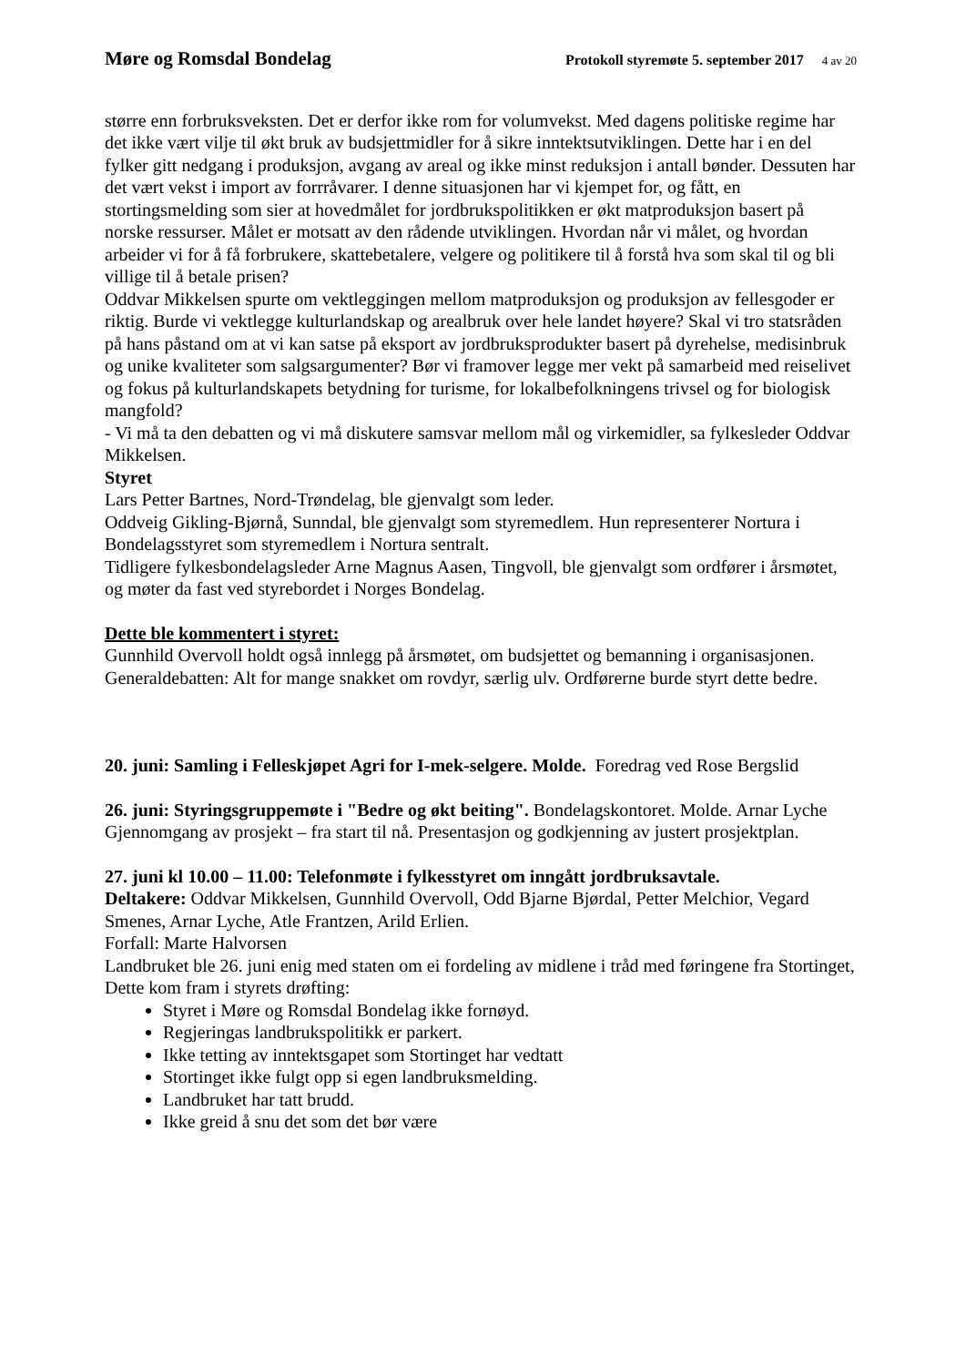Møre og Romsdal Bondelag Protokoll styremøte 5. september 2017 4 av 20
større enn forbruksveksten. Det er derfor ikke rom for volumvekst. Med dagens politiske regime har det ikke vært vilje til økt bruk av budsjettmidler for å sikre inntektsutviklingen. Dette har i en del fylker gitt nedgang i produksjon, avgang av areal og ikke minst reduksjon i antall bønder. Dessuten har det vært vekst i import av forrråvarer. I denne situasjonen har vi kjempet for, og fått, en stortingsmelding som sier at hovedmålet for jordbrukspolitikken er økt matproduksjon basert på norske ressurser. Målet er motsatt av den rådende utviklingen. Hvordan når vi målet, og hvordan arbeider vi for å få forbrukere, skattebetalere, velgere og politikere til å forstå hva som skal til og bli villige til å betale prisen?
Oddvar Mikkelsen spurte om vektleggingen mellom matproduksjon og produksjon av fellesgoder er riktig. Burde vi vektlegge kulturlandskap og arealbruk over hele landet høyere? Skal vi tro statsråden på hans påstand om at vi kan satse på eksport av jordbruksprodukter basert på dyrehelse, medisinbruk og unike kvaliteter som salgsargumenter? Bør vi framover legge mer vekt på samarbeid med reiselivet og fokus på kulturlandskapets betydning for turisme, for lokalbefolkningens trivsel og for biologisk mangfold?
- Vi må ta den debatten og vi må diskutere samsvar mellom mål og virkemidler, sa fylkesleder Oddvar Mikkelsen.
Styret
Lars Petter Bartnes, Nord-Trøndelag, ble gjenvalgt som leder.
Oddveig Gikling-Bjørnå, Sunndal, ble gjenvalgt som styremedlem. Hun representerer Nortura i Bondelagsstyret som styremedlem i Nortura sentralt.
Tidligere fylkesbondelagsleder Arne Magnus Aasen, Tingvoll, ble gjenvalgt som ordfører i årsmøtet, og møter da fast ved styrebordet i Norges Bondelag.
Dette ble kommentert i styret:
Gunnhild Overvoll holdt også innlegg på årsmøtet, om budsjettet og bemanning i organisasjonen.
Generaldebatten: Alt for mange snakket om rovdyr, særlig ulv. Ordførerne burde styrt dette bedre.
20. juni: Samling i Felleskjøpet Agri for I-mek-selgere. Molde. Foredrag ved Rose Bergslid
26. juni: Styringsgruppemøte i "Bedre og økt beiting". Bondelagskontoret. Molde. Arnar Lyche
Gjennomgang av prosjekt – fra start til nå. Presentasjon og godkjenning av justert prosjektplan.
27. juni kl 10.00 – 11.00: Telefonmøte i fylkesstyret om inngått jordbruksavtale.
Deltakere: Oddvar Mikkelsen, Gunnhild Overvoll, Odd Bjarne Bjørdal, Petter Melchior, Vegard Smenes, Arnar Lyche, Atle Frantzen, Arild Erlien.
Forfall: Marte Halvorsen
Landbruket ble 26. juni enig med staten om ei fordeling av midlene i tråd med føringene fra Stortinget,
Dette kom fram i styrets drøfting:
Styret i Møre og Romsdal Bondelag ikke fornøyd.
Regjeringas landbrukspolitikk er parkert.
Ikke tetting av inntektsgapet som Stortinget har vedtatt
Stortinget ikke fulgt opp si egen landbruksmelding.
Landbruket har tatt brudd.
Ikke greid å snu det som det bør være